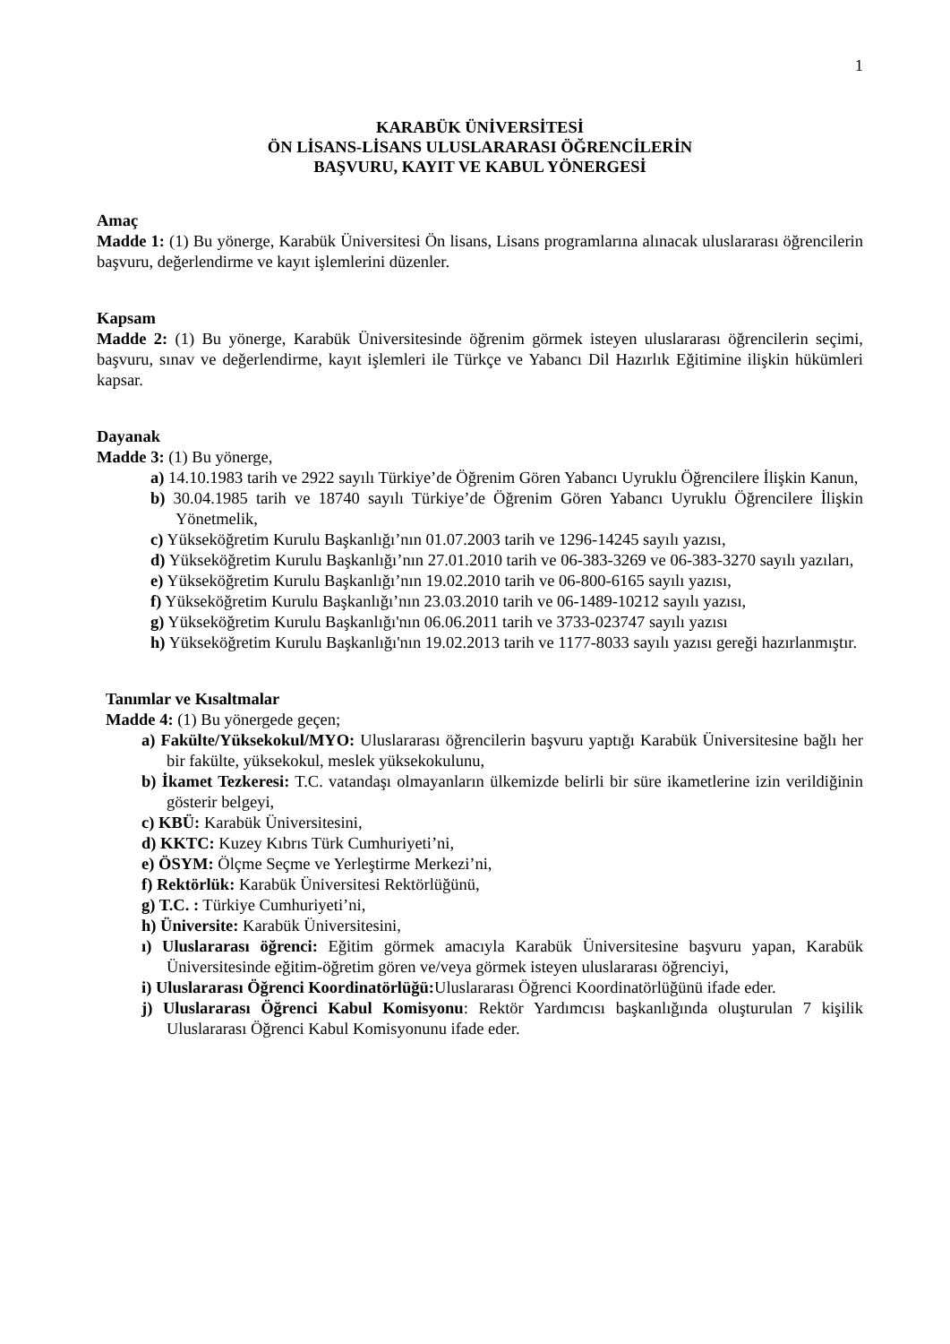1
KARABÜK ÜNİVERSİTESİ
ÖN LİSANS-LİSANS ULUSLARARASI ÖĞRENCİLERİN
BAŞVURU, KAYIT VE KABUL YÖNERGESİ
Amaç
Madde 1: (1) Bu yönerge, Karabük Üniversitesi Ön lisans, Lisans programlarına alınacak uluslararası öğrencilerin başvuru, değerlendirme ve kayıt işlemlerini düzenler.
Kapsam
Madde 2: (1) Bu yönerge, Karabük Üniversitesinde öğrenim görmek isteyen uluslararası öğrencilerin seçimi, başvuru, sınav ve değerlendirme, kayıt işlemleri ile Türkçe ve Yabancı Dil Hazırlık Eğitimine ilişkin hükümleri kapsar.
Dayanak
Madde 3: (1) Bu yönerge,
a) 14.10.1983 tarih ve 2922 sayılı Türkiye’de Öğrenim Gören Yabancı Uyruklu Öğrencilere İlişkin Kanun,
b) 30.04.1985 tarih ve 18740 sayılı Türkiye’de Öğrenim Gören Yabancı Uyruklu Öğrencilere İlişkin Yönetmelik,
c) Yükseköğretim Kurulu Başkanlığı’nın 01.07.2003 tarih ve 1296-14245 sayılı yazısı,
d) Yükseköğretim Kurulu Başkanlığı’nın 27.01.2010 tarih ve 06-383-3269 ve 06-383-3270 sayılı yazıları,
e) Yükseköğretim Kurulu Başkanlığı’nın 19.02.2010 tarih ve 06-800-6165 sayılı yazısı,
f) Yükseköğretim Kurulu Başkanlığı’nın 23.03.2010 tarih ve 06-1489-10212 sayılı yazısı,
g) Yükseköğretim Kurulu Başkanlığı'nın 06.06.2011 tarih ve 3733-023747 sayılı yazısı
h) Yükseköğretim Kurulu Başkanlığı'nın 19.02.2013 tarih ve 1177-8033 sayılı yazısı gereği hazırlanmıştır.
Tanımlar ve Kısaltmalar
Madde 4: (1) Bu yönergede geçen;
a) Fakülte/Yüksekokul/MYO: Uluslararası öğrencilerin başvuru yaptığı Karabük Üniversitesine bağlı her bir fakülte, yüksekokul, meslek yüksekokulunu,
b) İkamet Tezkeresi: T.C. vatandaşı olmayanların ülkemizde belirli bir süre ikametlerine izin verildiğinin gösterir belgeyi,
c) KBÜ: Karabük Üniversitesini,
d) KKTC: Kuzey Kıbrıs Türk Cumhuriyeti’ni,
e) ÖSYM: Ölçme Seçme ve Yerleştirme Merkezi’ni,
f) Rektörlük: Karabük Üniversitesi Rektörlüğünü,
g) T.C. : Türkiye Cumhuriyeti’ni,
h) Üniversite: Karabük Üniversitesini,
ı) Uluslararası öğrenci: Eğitim görmek amacıyla Karabük Üniversitesine başvuru yapan, Karabük Üniversitesinde eğitim-öğretim gören ve/veya görmek isteyen uluslararası öğrenciyi,
i) Uluslararası Öğrenci Koordinatörlüğü: Uluslararası Öğrenci Koordinatörlüğünü ifade eder.
j) Uluslararası Öğrenci Kabul Komisyonu: Rektör Yardımcısı başkanlığında oluşturulan 7 kişilik Uluslararası Öğrenci Kabul Komisyonunu ifade eder.